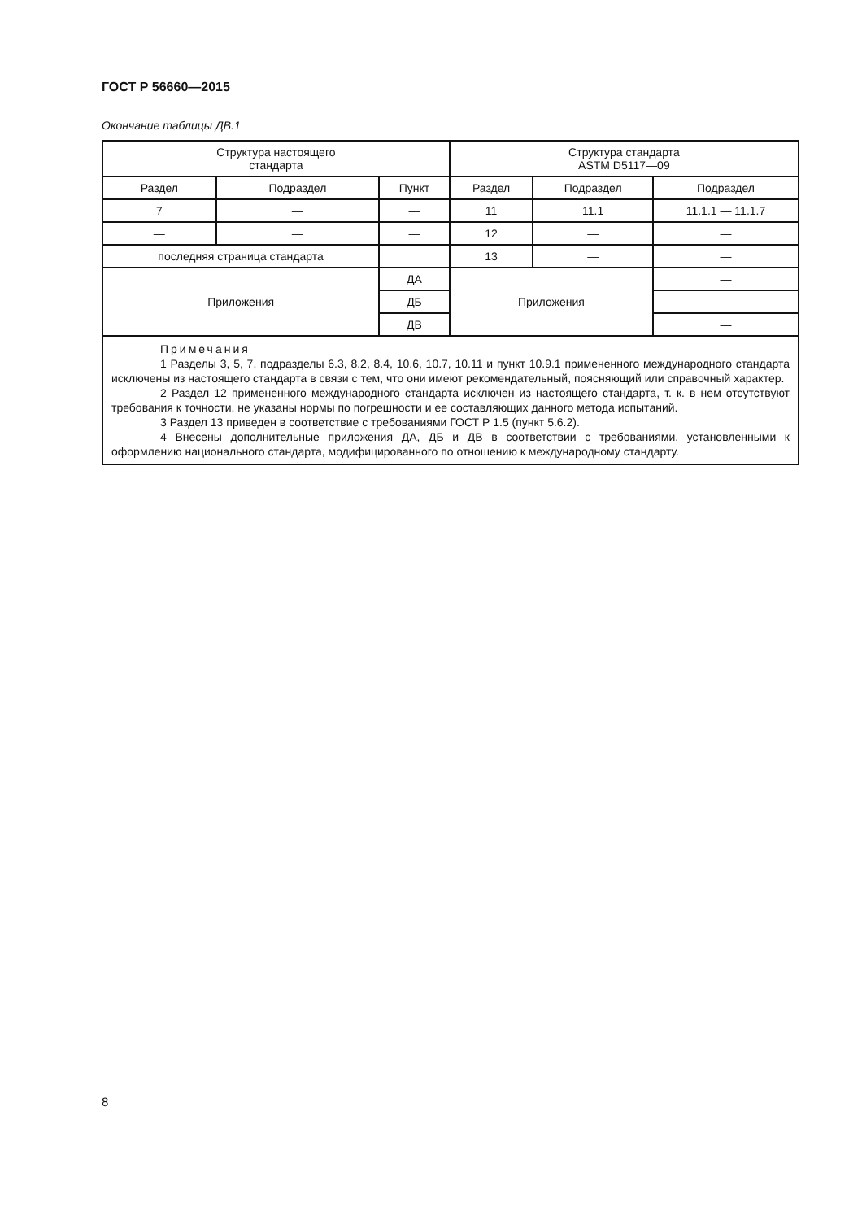ГОСТ Р 56660—2015
Окончание таблицы ДВ.1
| Структура настоящего стандарта | | | Структура стандарта ASTM D5117—09 | | |
| Раздел | Подраздел | Пункт | Раздел | Подраздел | Подраздел |
| 7 | — | — | 11 | 11.1 | 11.1.1 — 11.1.7 |
| — | — | — | 12 | — | — |
| последняя страница стандарта | | | 13 | — | — |
| Приложения | | ДА | Приложения | | — |
| | | ДБ | | | — |
| | | ДВ | | | — |
| Примечания 1 Разделы 3, 5, 7, подразделы 6.3, 8.2, 8.4, 10.6, 10.7, 10.11 и пункт 10.9.1 примененного международного стандарта исключены из настоящего стандарта в связи с тем, что они имеют рекомендательный, поясняющий или справочный характер. 2 Раздел 12 примененного международного стандарта исключен из настоящего стандарта, т. к. в нем отсутствуют требования к точности, не указаны нормы по погрешности и ее составляющих данного метода испытаний. 3 Раздел 13 приведен в соответствие с требованиями ГОСТ Р 1.5 (пункт 5.6.2). 4 Внесены дополнительные приложения ДА, ДБ и ДВ в соответствии с требованиями, установленными к оформлению национального стандарта, модифицированного по отношению к международному стандарту. | | | | | |
8